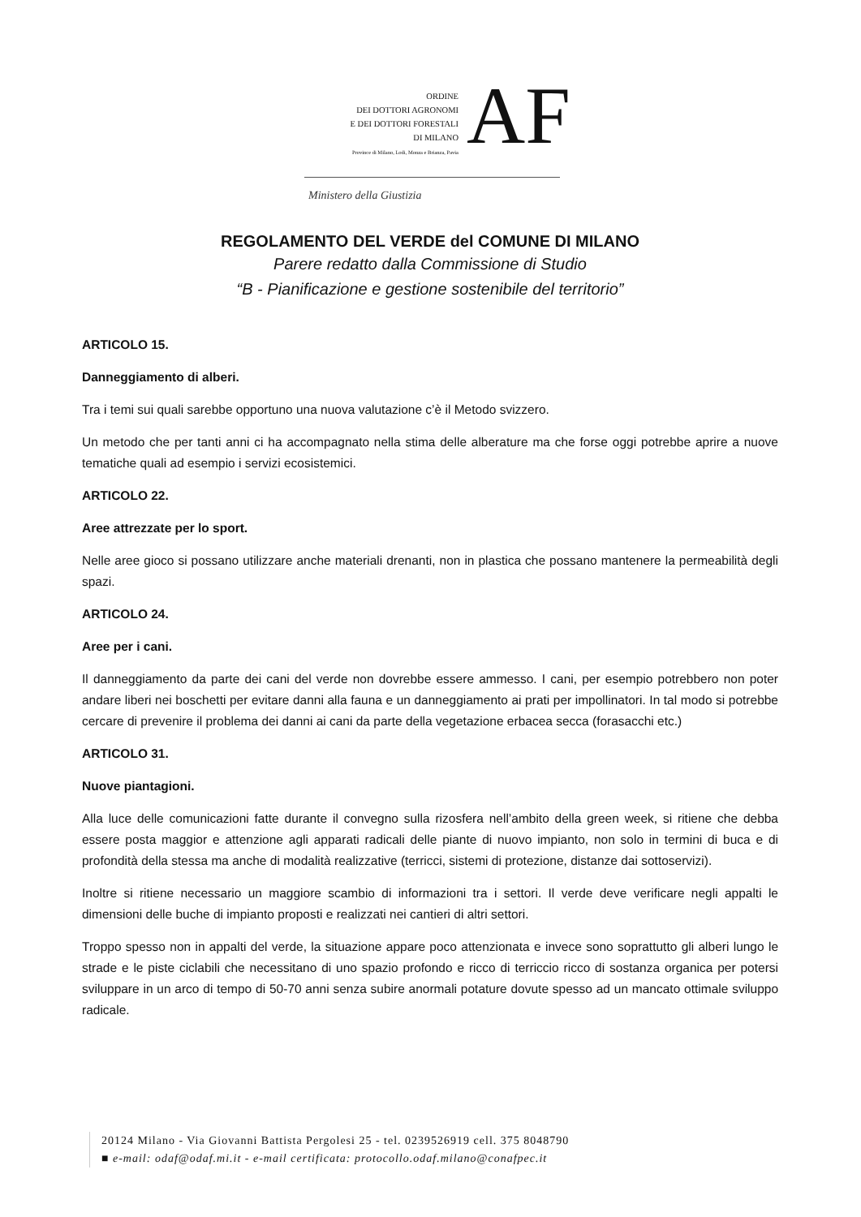ORDINE
DEI DOTTORI AGRONOMI
E DEI DOTTORI FORESTALI
DI MILANO
Province di Milano, Lodi, Monza e Brianza, Pavia
AF
Ministero della Giustizia
REGOLAMENTO DEL VERDE del COMUNE DI MILANO
Parere redatto dalla Commissione di Studio
“B - Pianificazione e gestione sostenibile del territorio”
ARTICOLO 15.
Danneggiamento di alberi.
Tra i temi sui quali sarebbe opportuno una nuova valutazione c’è il Metodo svizzero.
Un metodo che per tanti anni ci ha accompagnato nella stima delle alberature ma che forse oggi potrebbe aprire a nuove tematiche quali ad esempio i servizi ecosistemici.
ARTICOLO 22.
Aree attrezzate per lo sport.
Nelle aree gioco si possano utilizzare anche materiali drenanti, non in plastica che possano mantenere la permeabilità degli spazi.
ARTICOLO 24.
Aree per i cani.
Il danneggiamento da parte dei cani del verde non dovrebbe essere ammesso. I cani, per esempio potrebbero non poter andare liberi nei boschetti per evitare danni alla fauna e un danneggiamento ai prati per impollinatori. In tal modo si potrebbe cercare di prevenire il problema dei danni ai cani da parte della vegetazione erbacea secca (forasacchi etc.)
ARTICOLO 31.
Nuove piantagioni.
Alla luce delle comunicazioni fatte durante il convegno sulla rizosfera nell’ambito della green week, si ritiene che debba essere posta maggior e attenzione agli apparati radicali delle piante di nuovo impianto, non solo in termini di buca e di profondità della stessa ma anche di modalità realizzative (terricci, sistemi di protezione, distanze dai sottoservizi).
Inoltre si ritiene necessario un maggiore scambio di informazioni tra i settori. Il verde deve verificare negli appalti le dimensioni delle buche di impianto proposti e realizzati nei cantieri di altri settori.
Troppo spesso non in appalti del verde, la situazione appare poco attenzionata e invece sono soprattutto gli alberi lungo le strade e le piste ciclabili che necessitano di uno spazio profondo e ricco di terriccio ricco di sostanza organica per potersi sviluppare in un arco di tempo di 50-70 anni senza subire anormali potature dovute spesso ad un mancato ottimale sviluppo radicale.
20124 Milano - Via Giovanni Battista Pergolesi 25 - tel. 0239526919 cell. 375 8048790
■ e-mail: odaf@odaf.mi.it - e-mail certificata: protocollo.odaf.milano@conafpec.it